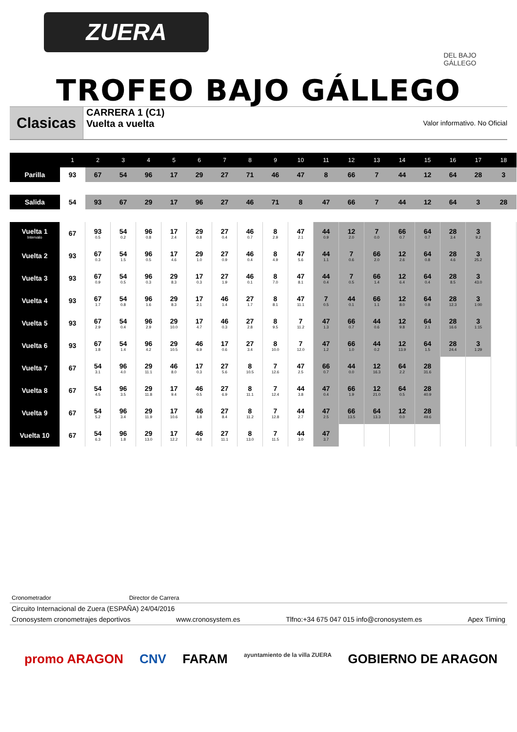ZUERA
DEL BAJO GÁLLEGO
TROFEO BAJO GÁLLEGO
Clasicas
CARRERA 1 (C1)
Vuelta a vuelta
Valor informativo. No Oficial
| | 1 | 2 | 3 | 4 | 5 | 6 | 7 | 8 | 9 | 10 | 11 | 12 | 13 | 14 | 15 | 16 | 17 | 18 |
| --- | --- | --- | --- | --- | --- | --- | --- | --- | --- | --- | --- | --- | --- | --- | --- | --- | --- | --- |
| Parilla | 93 | 67 | 54 | 96 | 17 | 29 | 27 | 71 | 46 | 47 | 8 | 66 | 7 | 44 | 12 | 64 | 28 | 3 |
| Salida | 54 | 93 | 67 | 29 | 17 | 96 | 27 | 46 | 71 | 8 | 47 | 66 | 7 | 44 | 12 | 64 | 3 | 28 |
| Vuelta 1 Intervalo | 67 | 93 0.5 | 54 0.2 | 96 0.8 | 17 2.4 | 29 0.8 | 27 0.4 | 46 0.7 | 8 2.9 | 47 2.1 | 44 0.9 | 12 2.0 | 7 0.0 | 66 0.7 | 64 0.7 | 28 3.4 | 3 9.2 | |
| Vuelta 2 | 93 | 67 0.3 | 54 1.5 | 96 0.5 | 17 4.6 | 29 1.0 | 27 0.9 | 46 0.4 | 8 4.9 | 47 5.6 | 44 1.1 | 7 0.6 | 66 2.0 | 12 2.6 | 64 0.8 | 28 4.6 | 3 25.2 | |
| Vuelta 3 | 93 | 67 0.9 | 54 0.5 | 96 0.3 | 29 8.3 | 17 0.3 | 27 1.9 | 46 0.1 | 8 7.0 | 47 8.1 | 44 0.4 | 7 0.5 | 66 1.4 | 12 6.4 | 64 0.4 | 28 8.5 | 3 43.0 | |
| Vuelta 4 | 93 | 67 1.7 | 54 0.8 | 96 1.6 | 29 8.3 | 17 2.1 | 46 1.4 | 27 1.7 | 8 8.1 | 47 11.1 | 7 0.5 | 44 0.1 | 66 1.1 | 12 8.0 | 64 0.8 | 28 12.3 | 3 1:00 | |
| Vuelta 5 | 93 | 67 2.9 | 54 0.4 | 96 2.9 | 29 10.0 | 17 4.7 | 46 0.3 | 27 2.8 | 8 9.5 | 7 11.2 | 47 1.3 | 66 0.7 | 44 0.6 | 12 9.8 | 64 2.1 | 28 16.6 | 3 1:15 | |
| Vuelta 6 | 93 | 67 1.8 | 54 1.4 | 96 4.2 | 29 10.5 | 46 6.9 | 17 0.6 | 27 3.4 | 8 10.0 | 7 12.0 | 47 1.2 | 66 1.0 | 44 0.2 | 12 13.9 | 64 1.5 | 28 24.4 | 3 1:29 | |
| Vuelta 7 | 67 | 54 3.1 | 96 4.0 | 29 11.1 | 46 8.0 | 17 0.3 | 27 5.6 | 8 10.5 | 7 12.6 | 47 2.5 | 66 0.7 | 44 0.0 | 12 16.3 | 64 2.2 | 28 31.6 | | | |
| Vuelta 8 | 67 | 54 4.5 | 96 3.5 | 29 11.8 | 17 9.4 | 46 0.5 | 27 6.9 | 8 11.1 | 7 12.4 | 44 3.8 | 47 0.4 | 66 1.9 | 12 21.0 | 64 0.5 | 28 40.9 | | | |
| Vuelta 9 | 67 | 54 5.2 | 96 3.4 | 29 11.9 | 17 10.6 | 46 1.8 | 27 8.4 | 8 11.2 | 7 12.8 | 44 2.7 | 47 2.5 | 66 13.5 | 64 13.3 | 12 0.0 | 28 49.6 | | | |
| Vuelta 10 | 67 | 54 6.3 | 96 1.8 | 29 13.0 | 17 12.2 | 46 0.8 | 27 11.1 | 8 13.0 | 7 11.5 | 44 3.0 | 47 3.7 | | | | | | | |
Cronometrador Director de Carrera
Circuito Internacional de Zuera (ESPAÑA) 24/04/2016
Cronosystem cronometrajes deportivos www.cronosystem.es Tlfno:+34 675 047 015 info@cronosystem.es Apex Timing
promo ARAGON CNV FARAM ayuntamiento de la villa ZUERA GOBIERNO DE ARAGON